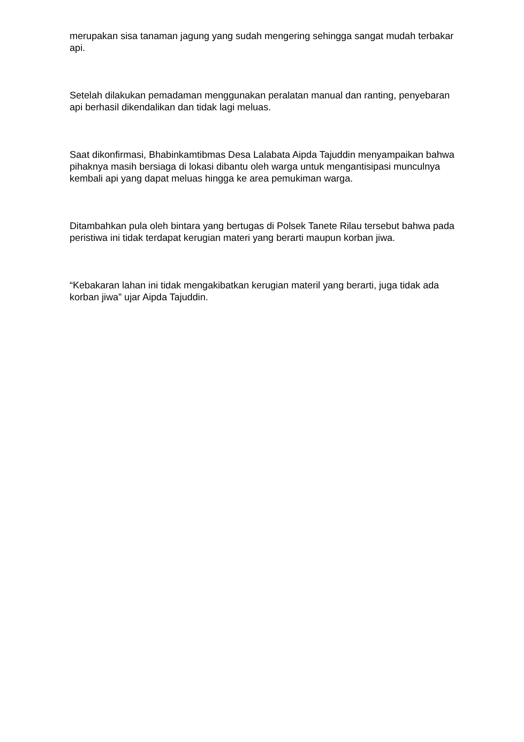merupakan sisa tanaman jagung yang sudah mengering sehingga sangat mudah terbakar api.
Setelah dilakukan pemadaman menggunakan peralatan manual dan ranting, penyebaran api berhasil dikendalikan dan tidak lagi meluas.
Saat dikonfirmasi, Bhabinkamtibmas Desa Lalabata Aipda Tajuddin menyampaikan bahwa pihaknya masih bersiaga di lokasi dibantu oleh warga untuk mengantisipasi munculnya kembali api yang dapat meluas hingga ke area pemukiman warga.
Ditambahkan pula oleh bintara yang bertugas di Polsek Tanete Rilau tersebut bahwa pada peristiwa ini tidak terdapat kerugian materi yang berarti maupun korban jiwa.
“Kebakaran lahan ini tidak mengakibatkan kerugian materil yang berarti, juga tidak ada korban jiwa” ujar Aipda Tajuddin.